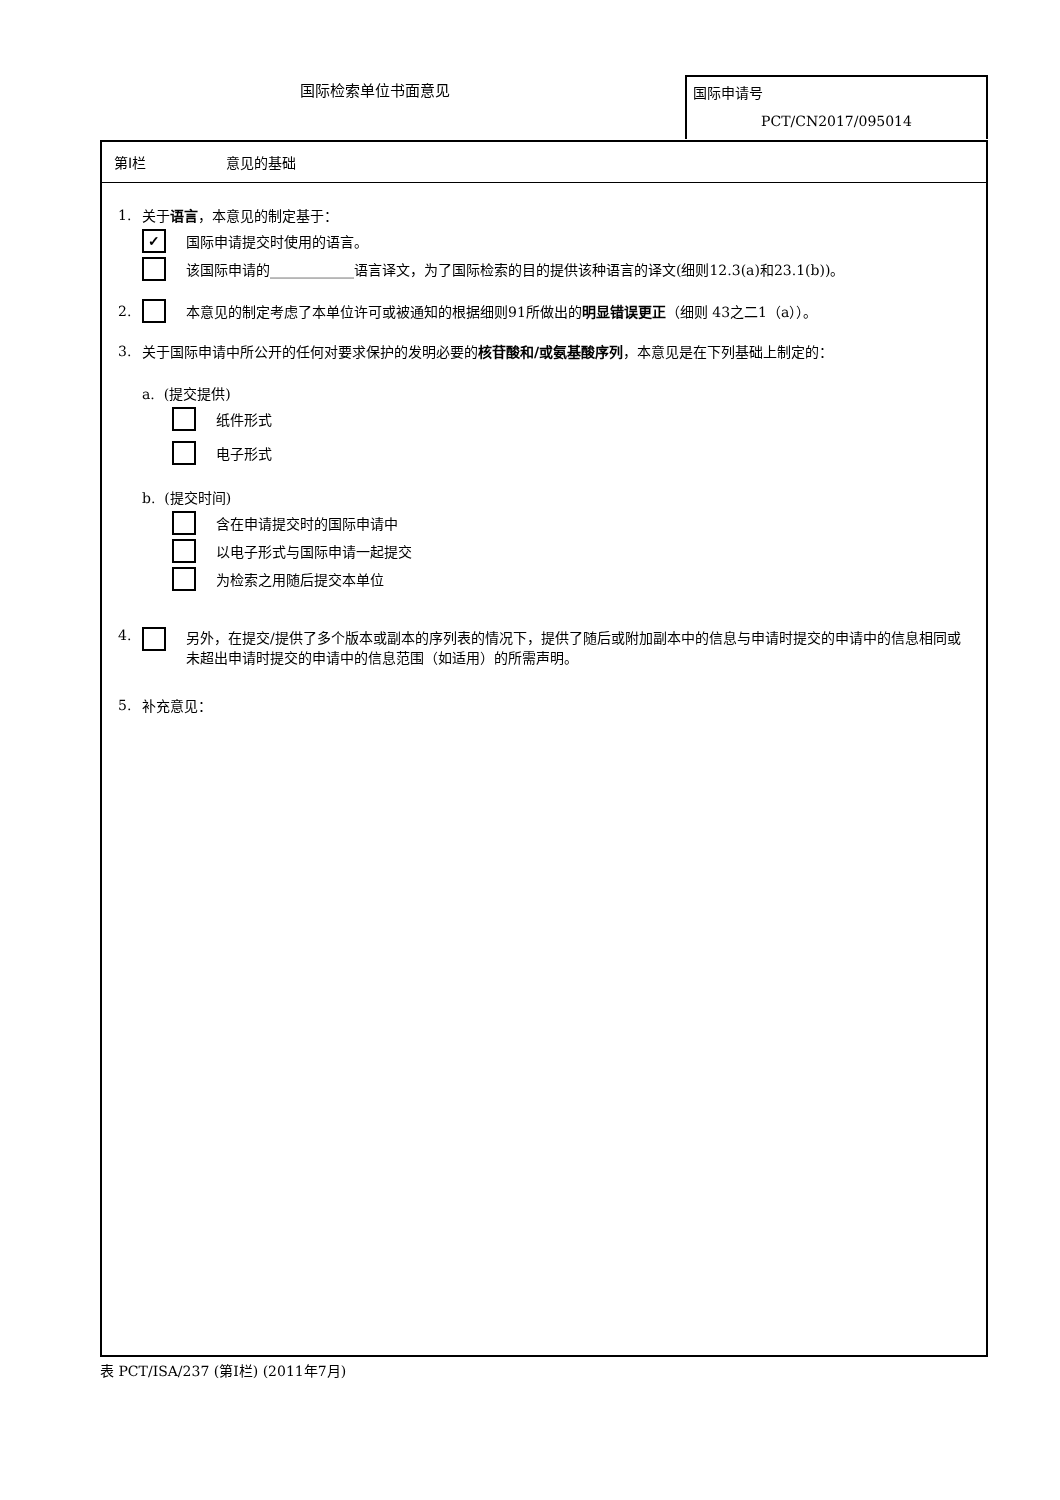国际检索单位书面意见
国际申请号
PCT/CN2017/095014
第I栏 意见的基础
1. 关于 语言 ，本意见的制定基于：
✓ 国际申请提交时使用的语言。
该国际申请的____________语言译文，为了国际检索的目的提供该种语言的译文(细则12.3(a)和23.1(b))。
2. 本意见的制定考虑了本单位许可或被通知的根据细则91所做出的 明显错误更正 （细则 43之二1（a））。
3. 关于国际申请中所公开的任何对要求保护的发明必要的 核苷酸和/或氨基酸序列 ，本意见是在下列基础上制定的：
a. (提交提供)
纸件形式
电子形式
b. (提交时间)
含在申请提交时的国际申请中
以电子形式与国际申请一起提交
为检索之用随后提交本单位
4. 另外，在提交/提供了多个版本或副本的序列表的情况下，提供了随后或附加副本中的信息与申请时提交的申请中的信息相同或未超出申请时提交的申请中的信息范围（如适用）的所需声明。
5. 补充意见：
表 PCT/ISA/237 (第I栏) (2011年7月)